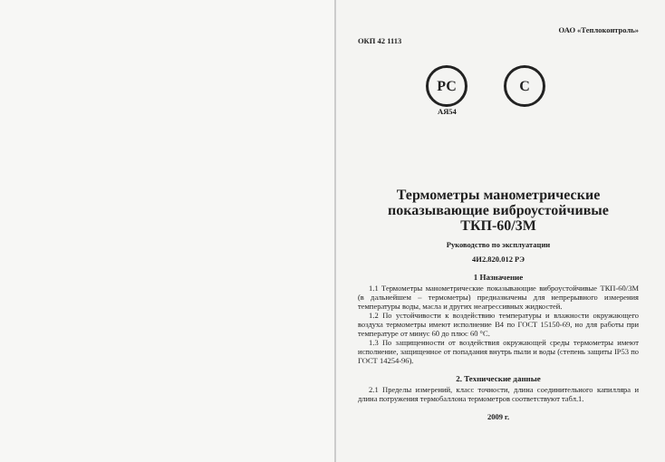ОКП 42 1113 ОАО «Теплоконтроль»
РС С
АЯ54
Термометры манометрические
показывающие виброустойчивые
ТКП-60/3М
Руководство по эксплуатации
4И2.820.012 РЭ
1 Назначение
1.1 Термометры манометрические показывающие виброустойчивые ТКП-60/3М (в дальнейшем – термометры) предназначены для непрерывного измерения температуры воды, масла и других неагрессивных жидкостей.
1.2 По устойчивости к воздействию температуры и влажности окружающего воздуха термометры имеют исполнение В4 по ГОСТ 15150-69, но для работы при температуре от минус 60 до плюс 60 °С.
1.3 По защищенности от воздействия окружающей среды термометры имеют исполнение, защищенное от попадания внутрь пыли и воды (степень защиты IP53 по ГОСТ 14254-96).
2. Технические данные
2.1 Пределы измерений, класс точности, длина соединительного капилляра и длина погружения термобаллона термометров соответствуют табл.1.
2009 г.